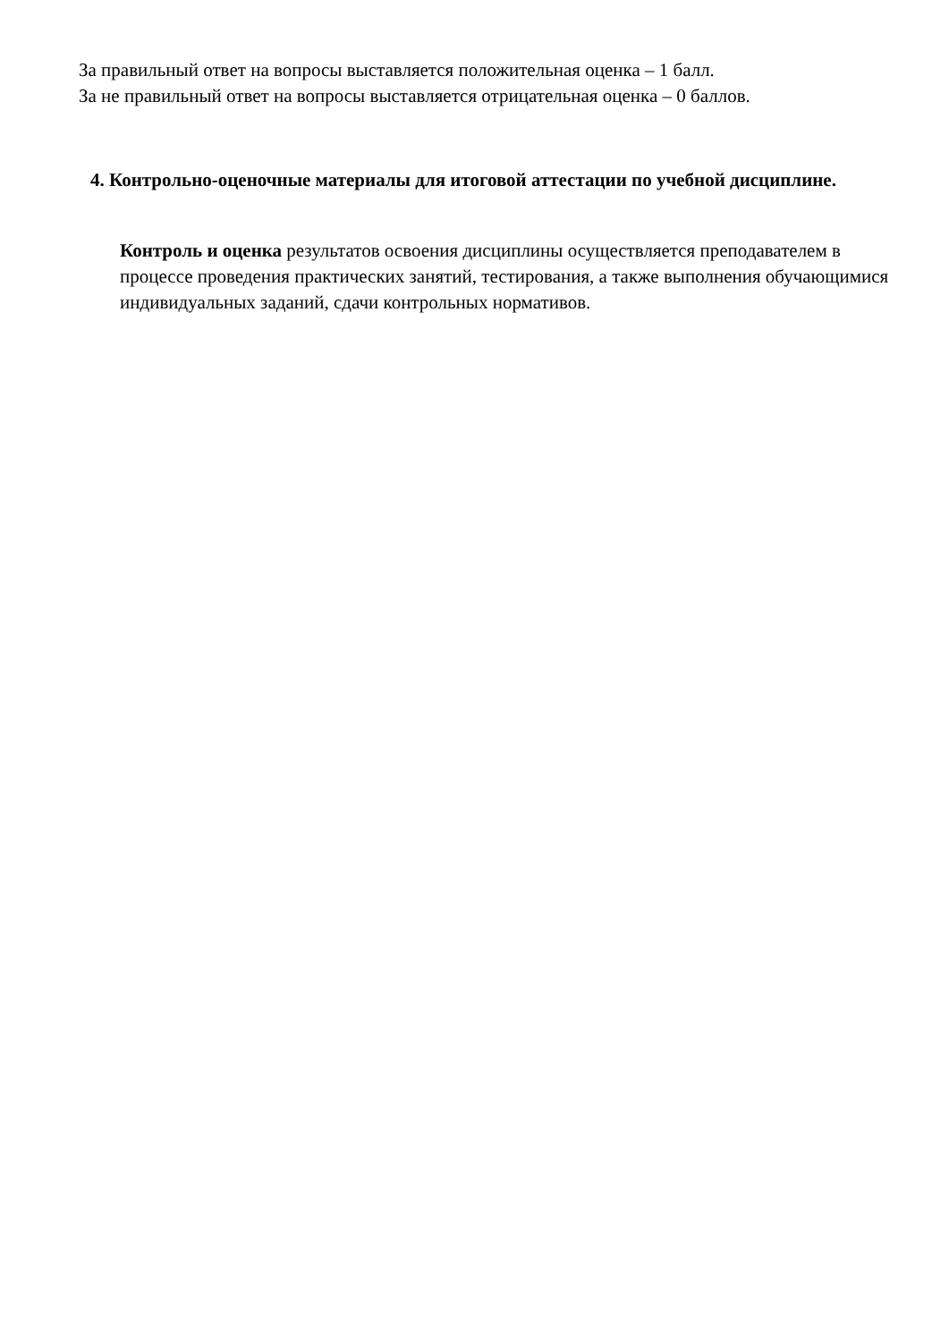За правильный ответ на вопросы выставляется положительная оценка – 1 балл.
За не правильный ответ на вопросы выставляется отрицательная оценка – 0 баллов.
4. Контрольно-оценочные материалы для итоговой аттестации по учебной дисциплине.
Контроль и оценка результатов освоения дисциплины осуществляется преподавателем в процессе проведения практических занятий, тестирования, а также выполнения обучающимися индивидуальных заданий, сдачи контрольных нормативов.